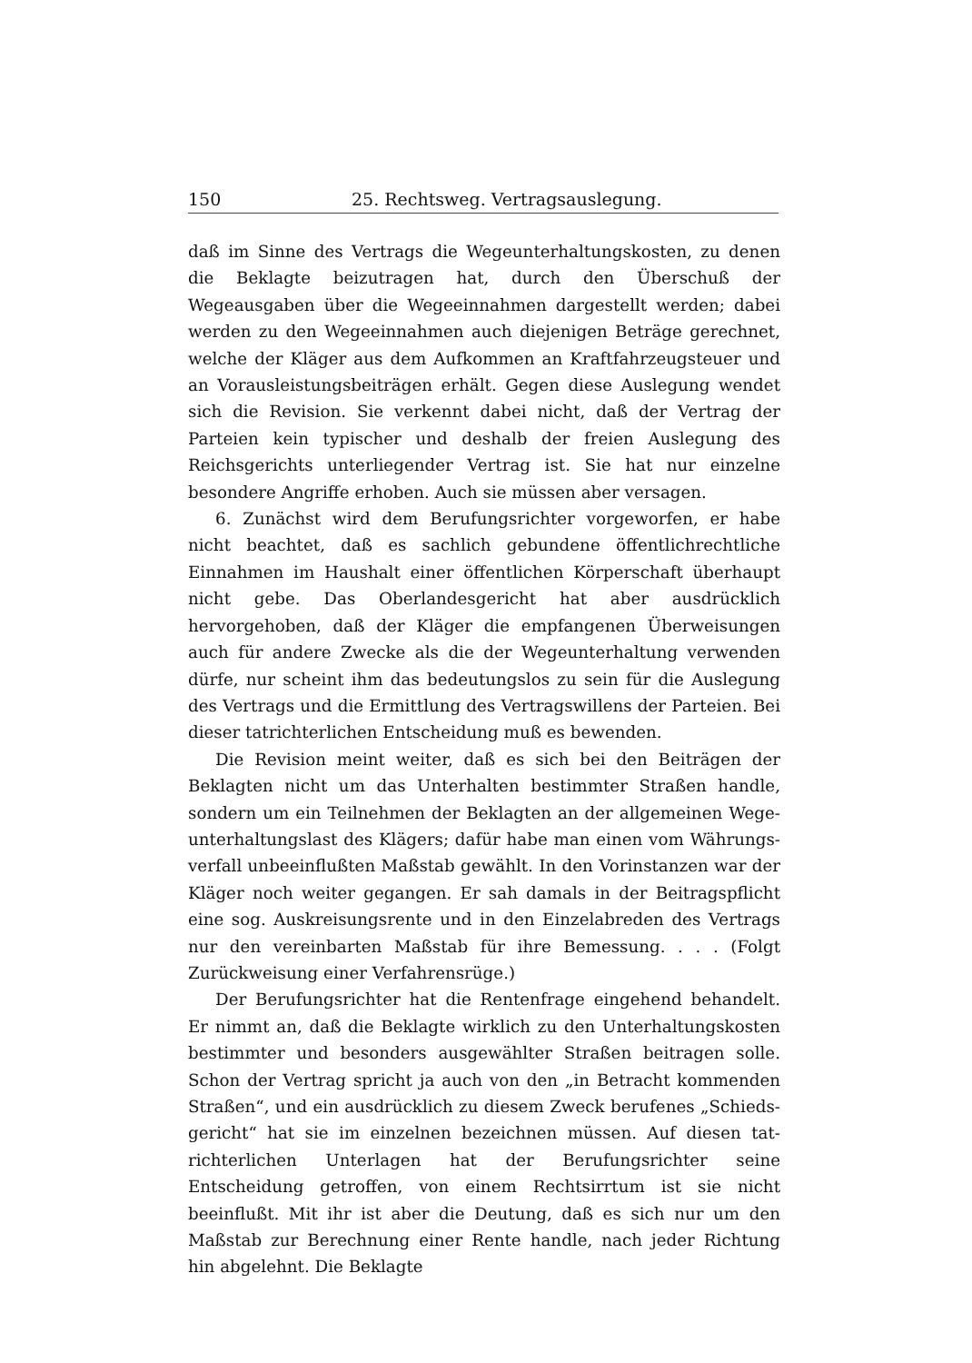150 25. Rechtsweg. Vertragsauslegung.
daß im Sinne des Vertrags die Wegeunterhaltungskosten, zu denen die Beklagte beizutragen hat, durch den Überschuß der Wegeausgaben über die Wegeeinnahmen dargestellt werden; dabei werden zu den Wege­einnahmen auch diejenigen Beträge gerechnet, welche der Kläger aus dem Aufkommen an Kraftfahrzeugsteuer und an Vorausleistungs­beiträgen erhält. Gegen diese Auslegung wendet sich die Revision. Sie verkennt dabei nicht, daß der Vertrag der Parteien kein typischer und deshalb der freien Auslegung des Reichsgerichts unterliegender Vertrag ist. Sie hat nur einzelne besondere Angriffe erhoben. Auch sie müssen aber versagen.
6. Zunächst wird dem Berufungsrichter vorgeworfen, er habe nicht beachtet, daß es sachlich gebundene öffentlichrechtliche Einnahmen im Haushalt einer öffentlichen Körperschaft überhaupt nicht gebe. Das Oberlandesgericht hat aber ausdrücklich hervorgehoben, daß der Kläger die empfangenen Überweisungen auch für andere Zwecke als die der Wegeunterhaltung verwenden dürfe, nur scheint ihm das bedeutungslos zu sein für die Auslegung des Vertrags und die Er­mittlung des Vertragswillens der Parteien. Bei dieser tatrichter­lichen Entscheidung muß es bewenden.
Die Revision meint weiter, daß es sich bei den Beiträgen der Beklagten nicht um das Unterhalten bestimmter Straßen handle, sondern um ein Teilnehmen der Beklagten an der allgemeinen Wege­unterhaltungslast des Klägers; dafür habe man einen vom Währungs­verfall unbeeinflußten Maßstab gewählt. In den Vorinstanzen war der Kläger noch weiter gegangen. Er sah damals in der Beitrags­pflicht eine sog. Auskreisungsrente und in den Einzelabreden des Vertrags nur den vereinbarten Maßstab für ihre Bemessung. . . . (Folgt Zurückweisung einer Verfahrensrüge.)
Der Berufungsrichter hat die Rentenfrage eingehend behandelt. Er nimmt an, daß die Beklagte wirklich zu den Unterhaltungskosten bestimmter und besonders ausgewählter Straßen beitragen solle. Schon der Vertrag spricht ja auch von den „in Betracht kommenden Straßen“, und ein ausdrücklich zu diesem Zweck berufenes „Schieds­gericht“ hat sie im einzelnen bezeichnen müssen. Auf diesen tat­richterlichen Unterlagen hat der Berufungsrichter seine Entscheidung getroffen, von einem Rechtsirrtum ist sie nicht beeinflußt. Mit ihr ist aber die Deutung, daß es sich nur um den Maßstab zur Berechnung einer Rente handle, nach jeder Richtung hin abgelehnt. Die Beklagte